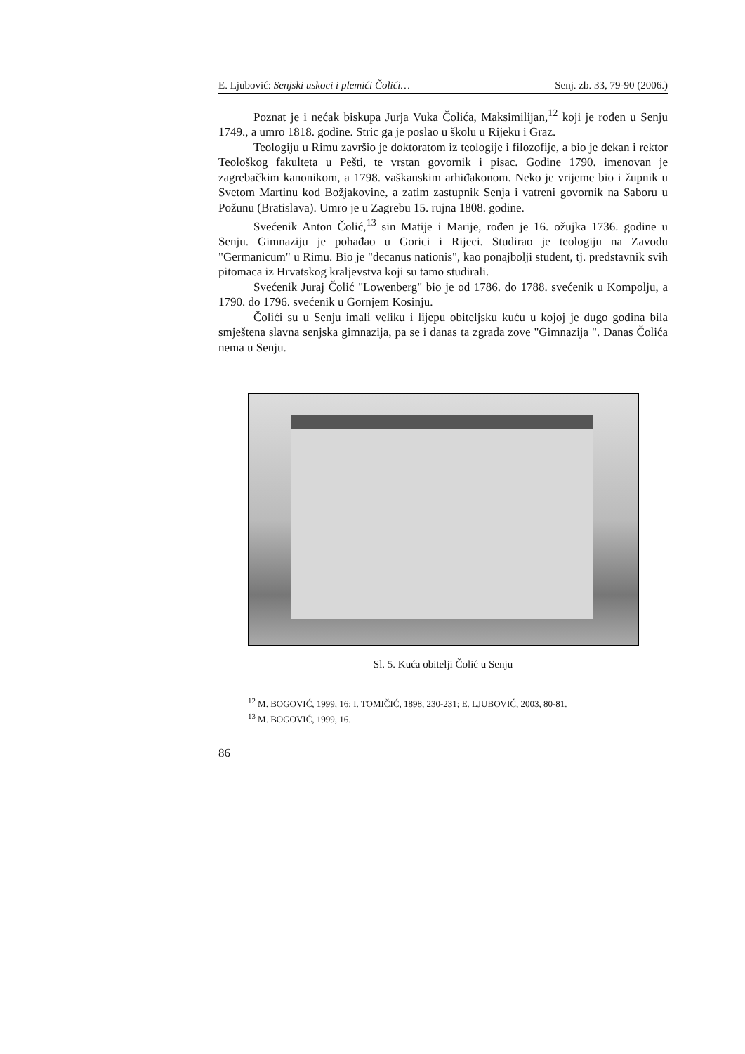E. Ljubović: Senjski uskoci i plemići Čolići… Senj. zb. 33, 79-90 (2006.)
Poznat je i nećak biskupa Jurja Vuka Čolića, Maksimilijan,<sup>12</sup> koji je rođen u Senju 1749., a umro 1818. godine. Stric ga je poslao u školu u Rijeku i Graz.
Teologiju u Rimu završio je doktoratom iz teologije i filozofije, a bio je dekan i rektor Teološkog fakulteta u Pešti, te vrstan govornik i pisac. Godine 1790. imenovan je zagrebačkim kanonikom, a 1798. vaškanskim arhiđakonom. Neko je vrijeme bio i župnik u Svetom Martinu kod Božjakovine, a zatim zastupnik Senja i vatreni govornik na Saboru u Požunu (Bratislava). Umro je u Zagrebu 15. rujna 1808. godine.
Svećenik Anton Čolić,<sup>13</sup> sin Matije i Marije, rođen je 16. ožujka 1736. godine u Senju. Gimnaziju je pohađao u Gorici i Rijeci. Studirao je teologiju na Zavodu "Germanicum" u Rimu. Bio je "decanus nationis", kao ponajbolji student, tj. predstavnik svih pitomaca iz Hrvatskog kraljevstva koji su tamo studirali.
Svećenik Juraj Čolić "Lowenberg" bio je od 1786. do 1788. svećenik u Kompolju, a 1790. do 1796. svećenik u Gornjem Kosinju.
Čolići su u Senju imali veliku i lijepu obiteljsku kuću u kojoj je dugo godina bila smještena slavna senjska gimnazija, pa se i danas ta zgrada zove "Gimnazija ". Danas Čolića nema u Senju.
Sl. 5. Kuća obitelji Čolić u Senju
<sup>12</sup> M. BOGOVIĆ, 1999, 16; I. TOMIČIĆ, 1898, 230-231; E. LJUBOVIĆ, 2003, 80-81.
<sup>13</sup> M. BOGOVIĆ, 1999, 16.
86